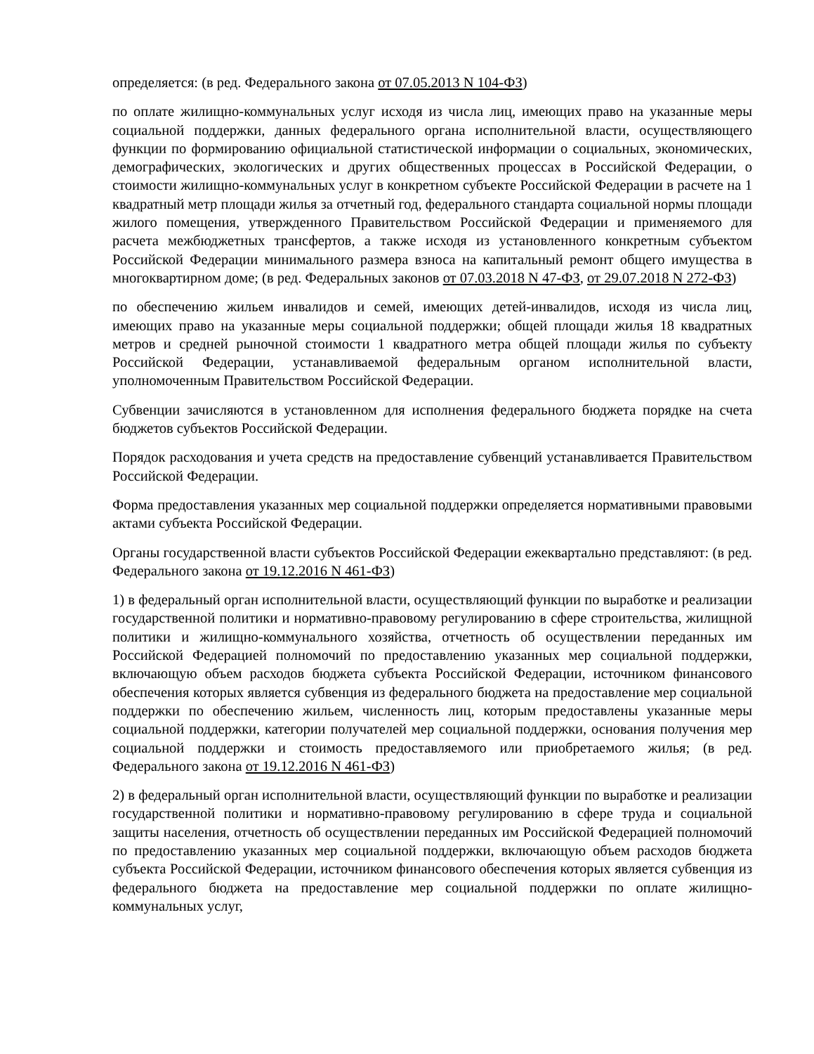определяется: (в ред. Федерального закона от 07.05.2013 N 104-ФЗ)
по оплате жилищно-коммунальных услуг исходя из числа лиц, имеющих право на указанные меры социальной поддержки, данных федерального органа исполнительной власти, осуществляющего функции по формированию официальной статистической информации о социальных, экономических, демографических, экологических и других общественных процессах в Российской Федерации, о стоимости жилищно-коммунальных услуг в конкретном субъекте Российской Федерации в расчете на 1 квадратный метр площади жилья за отчетный год, федерального стандарта социальной нормы площади жилого помещения, утвержденного Правительством Российской Федерации и применяемого для расчета межбюджетных трансфертов, а также исходя из установленного конкретным субъектом Российской Федерации минимального размера взноса на капитальный ремонт общего имущества в многоквартирном доме; (в ред. Федеральных законов от 07.03.2018 N 47-ФЗ, от 29.07.2018 N 272-ФЗ)
по обеспечению жильем инвалидов и семей, имеющих детей-инвалидов, исходя из числа лиц, имеющих право на указанные меры социальной поддержки; общей площади жилья 18 квадратных метров и средней рыночной стоимости 1 квадратного метра общей площади жилья по субъекту Российской Федерации, устанавливаемой федеральным органом исполнительной власти, уполномоченным Правительством Российской Федерации.
Субвенции зачисляются в установленном для исполнения федерального бюджета порядке на счета бюджетов субъектов Российской Федерации.
Порядок расходования и учета средств на предоставление субвенций устанавливается Правительством Российской Федерации.
Форма предоставления указанных мер социальной поддержки определяется нормативными правовыми актами субъекта Российской Федерации.
Органы государственной власти субъектов Российской Федерации ежеквартально представляют: (в ред. Федерального закона от 19.12.2016 N 461-ФЗ)
1) в федеральный орган исполнительной власти, осуществляющий функции по выработке и реализации государственной политики и нормативно-правовому регулированию в сфере строительства, жилищной политики и жилищно-коммунального хозяйства, отчетность об осуществлении переданных им Российской Федерацией полномочий по предоставлению указанных мер социальной поддержки, включающую объем расходов бюджета субъекта Российской Федерации, источником финансового обеспечения которых является субвенция из федерального бюджета на предоставление мер социальной поддержки по обеспечению жильем, численность лиц, которым предоставлены указанные меры социальной поддержки, категории получателей мер социальной поддержки, основания получения мер социальной поддержки и стоимость предоставляемого или приобретаемого жилья; (в ред. Федерального закона от 19.12.2016 N 461-ФЗ)
2) в федеральный орган исполнительной власти, осуществляющий функции по выработке и реализации государственной политики и нормативно-правовому регулированию в сфере труда и социальной защиты населения, отчетность об осуществлении переданных им Российской Федерацией полномочий по предоставлению указанных мер социальной поддержки, включающую объем расходов бюджета субъекта Российской Федерации, источником финансового обеспечения которых является субвенция из федерального бюджета на предоставление мер социальной поддержки по оплате жилищно-коммунальных услуг,